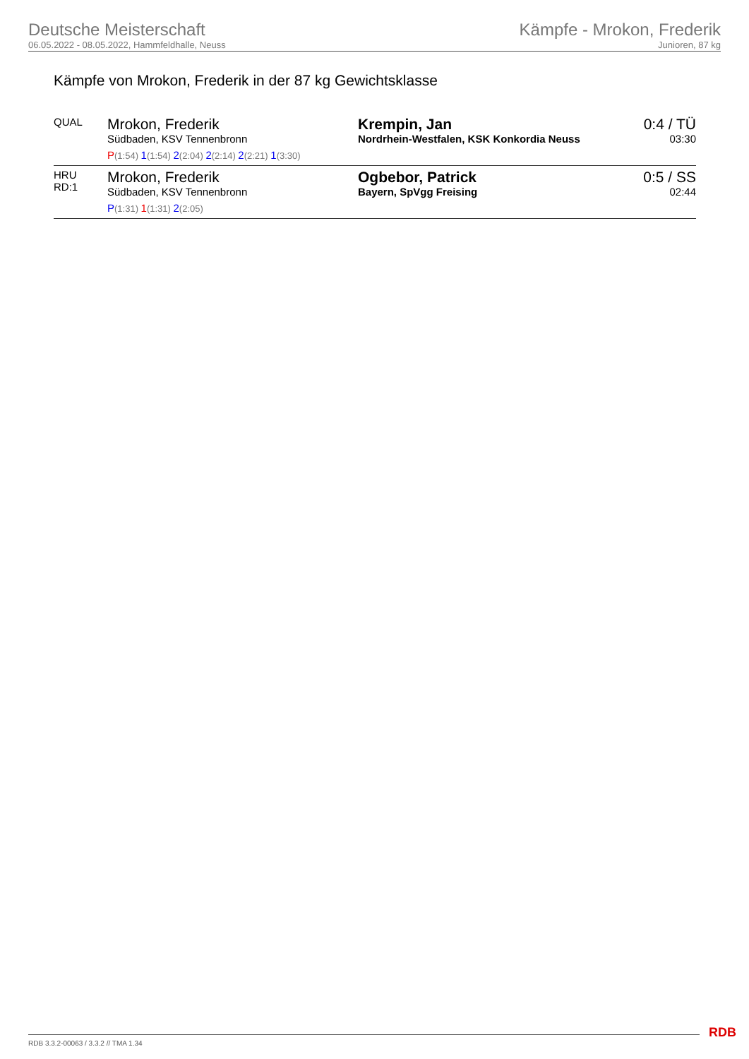Deutsche Meisterschaft
06.05.2022 - 08.05.2022, Hammfeldhalle, Neuss
Kämpfe - Mrokon, Frederik
Junioren, 87 kg
Kämpfe von Mrokon, Frederik in der 87 kg Gewichtsklasse
| QUAL | Mrokon, Frederik Südbaden, KSV Tennenbronn P (1:54) 1 (1:54) 2 (2:04) 2 (2:14) 2 (2:21) 1 (3:30) | Krempin, Jan Nordrhein-Westfalen, KSK Konkordia Neuss | 0:4 / TÜ 03:30 |
| HRU RD:1 | Mrokon, Frederik Südbaden, KSV Tennenbronn P (1:31) 1 (1:31) 2 (2:05) | Ogbebor, Patrick Bayern, SpVgg Freising | 0:5 / SS 02:44 |
RDB 3.3.2-00063 / 3.3.2 // TMA 1.34
RDB